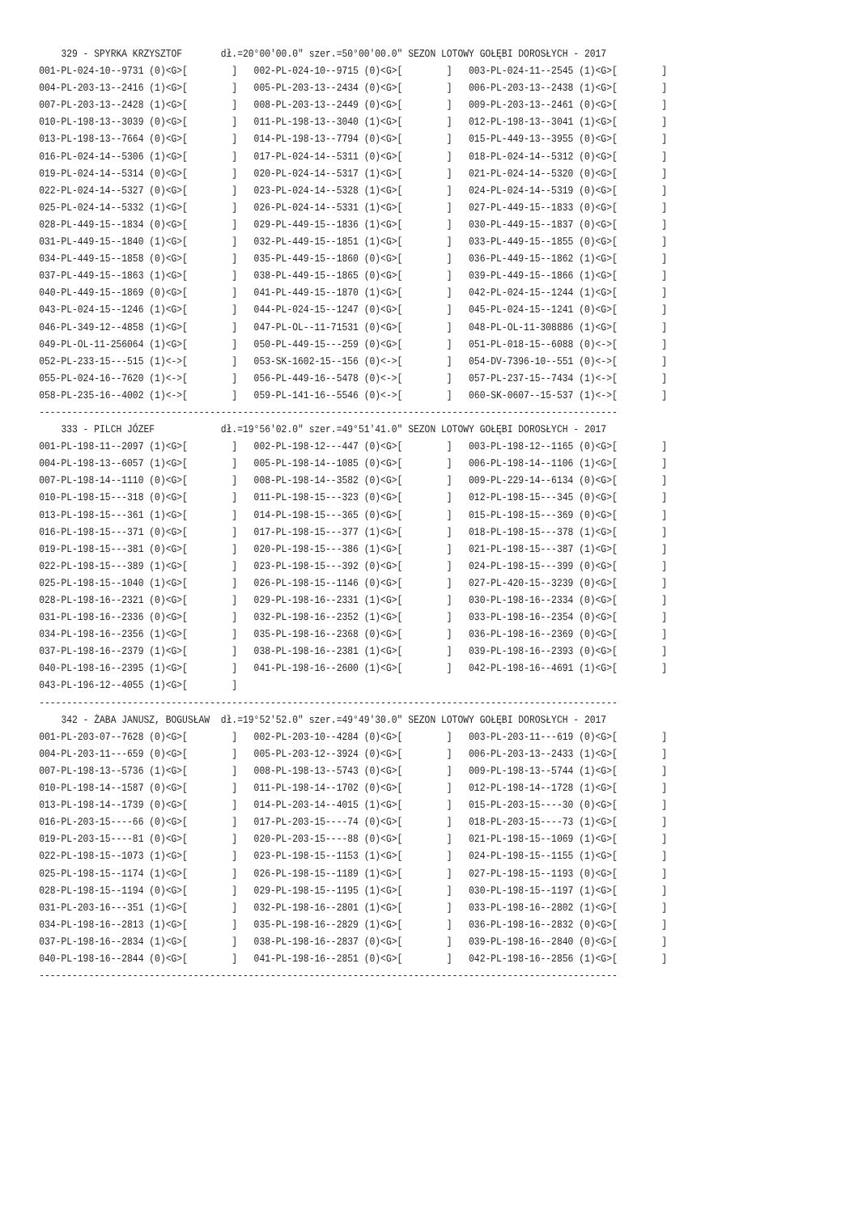329 - SPYRKA KRZYSZTOF       dł.=20°00'00.0" szer.=50°00'00.0" SEZON LOTOWY GOŁĘBI DOROSŁYCH - 2017
001-PL-024-10--9731 (0)<G>[        ]   002-PL-024-10--9715 (0)<G>[        ]   003-PL-024-11--2545 (1)<G>[        ]
004-PL-203-13--2416 (1)<G>[        ]   005-PL-203-13--2434 (0)<G>[        ]   006-PL-203-13--2438 (1)<G>[        ]
007-PL-203-13--2428 (1)<G>[        ]   008-PL-203-13--2449 (0)<G>[        ]   009-PL-203-13--2461 (0)<G>[        ]
010-PL-198-13--3039 (0)<G>[        ]   011-PL-198-13--3040 (1)<G>[        ]   012-PL-198-13--3041 (1)<G>[        ]
013-PL-198-13--7664 (0)<G>[        ]   014-PL-198-13--7794 (0)<G>[        ]   015-PL-449-13--3955 (0)<G>[        ]
016-PL-024-14--5306 (1)<G>[        ]   017-PL-024-14--5311 (0)<G>[        ]   018-PL-024-14--5312 (0)<G>[        ]
019-PL-024-14--5314 (0)<G>[        ]   020-PL-024-14--5317 (1)<G>[        ]   021-PL-024-14--5320 (0)<G>[        ]
022-PL-024-14--5327 (0)<G>[        ]   023-PL-024-14--5328 (1)<G>[        ]   024-PL-024-14--5319 (0)<G>[        ]
025-PL-024-14--5332 (1)<G>[        ]   026-PL-024-14--5331 (1)<G>[        ]   027-PL-449-15--1833 (0)<G>[        ]
028-PL-449-15--1834 (0)<G>[        ]   029-PL-449-15--1836 (1)<G>[        ]   030-PL-449-15--1837 (0)<G>[        ]
031-PL-449-15--1840 (1)<G>[        ]   032-PL-449-15--1851 (1)<G>[        ]   033-PL-449-15--1855 (0)<G>[        ]
034-PL-449-15--1858 (0)<G>[        ]   035-PL-449-15--1860 (0)<G>[        ]   036-PL-449-15--1862 (1)<G>[        ]
037-PL-449-15--1863 (1)<G>[        ]   038-PL-449-15--1865 (0)<G>[        ]   039-PL-449-15--1866 (1)<G>[        ]
040-PL-449-15--1869 (0)<G>[        ]   041-PL-449-15--1870 (1)<G>[        ]   042-PL-024-15--1244 (1)<G>[        ]
043-PL-024-15--1246 (1)<G>[        ]   044-PL-024-15--1247 (0)<G>[        ]   045-PL-024-15--1241 (0)<G>[        ]
046-PL-349-12--4858 (1)<G>[        ]   047-PL-OL--11-71531 (0)<G>[        ]   048-PL-OL-11-308886 (1)<G>[        ]
049-PL-OL-11-256064 (1)<G>[        ]   050-PL-449-15---259 (0)<G>[        ]   051-PL-018-15--6088 (0)<->[        ]
052-PL-233-15---515 (1)<->[        ]   053-SK-1602-15--156 (0)<->[        ]   054-DV-7396-10--551 (0)<->[        ]
055-PL-024-16--7620 (1)<->[        ]   056-PL-449-16--5478 (0)<->[        ]   057-PL-237-15--7434 (1)<->[        ]
058-PL-235-16--4002 (1)<->[        ]   059-PL-141-16--5546 (0)<->[        ]   060-SK-0607--15-537 (1)<->[        ]
---------------------------------------------------------------------------------------------------------
    333 - PILCH JÓZEF            dł.=19°56'02.0" szer.=49°51'41.0" SEZON LOTOWY GOŁĘBI DOROSŁYCH - 2017
001-PL-198-11--2097 (1)<G>[        ]   002-PL-198-12---447 (0)<G>[        ]   003-PL-198-12--1165 (0)<G>[        ]
004-PL-198-13--6057 (1)<G>[        ]   005-PL-198-14--1085 (0)<G>[        ]   006-PL-198-14--1106 (1)<G>[        ]
007-PL-198-14--1110 (0)<G>[        ]   008-PL-198-14--3582 (0)<G>[        ]   009-PL-229-14--6134 (0)<G>[        ]
010-PL-198-15---318 (0)<G>[        ]   011-PL-198-15---323 (0)<G>[        ]   012-PL-198-15---345 (0)<G>[        ]
013-PL-198-15---361 (1)<G>[        ]   014-PL-198-15---365 (0)<G>[        ]   015-PL-198-15---369 (0)<G>[        ]
016-PL-198-15---371 (0)<G>[        ]   017-PL-198-15---377 (1)<G>[        ]   018-PL-198-15---378 (1)<G>[        ]
019-PL-198-15---381 (0)<G>[        ]   020-PL-198-15---386 (1)<G>[        ]   021-PL-198-15---387 (1)<G>[        ]
022-PL-198-15---389 (1)<G>[        ]   023-PL-198-15---392 (0)<G>[        ]   024-PL-198-15---399 (0)<G>[        ]
025-PL-198-15--1040 (1)<G>[        ]   026-PL-198-15--1146 (0)<G>[        ]   027-PL-420-15--3239 (0)<G>[        ]
028-PL-198-16--2321 (0)<G>[        ]   029-PL-198-16--2331 (1)<G>[        ]   030-PL-198-16--2334 (0)<G>[        ]
031-PL-198-16--2336 (0)<G>[        ]   032-PL-198-16--2352 (1)<G>[        ]   033-PL-198-16--2354 (0)<G>[        ]
034-PL-198-16--2356 (1)<G>[        ]   035-PL-198-16--2368 (0)<G>[        ]   036-PL-198-16--2369 (0)<G>[        ]
037-PL-198-16--2379 (1)<G>[        ]   038-PL-198-16--2381 (1)<G>[        ]   039-PL-198-16--2393 (0)<G>[        ]
040-PL-198-16--2395 (1)<G>[        ]   041-PL-198-16--2600 (1)<G>[        ]   042-PL-198-16--4691 (1)<G>[        ]
043-PL-196-12--4055 (1)<G>[        ]
---------------------------------------------------------------------------------------------------------
    342 - ŻABA JANUSZ, BOGUSŁAW  dł.=19°52'52.0" szer.=49°49'30.0" SEZON LOTOWY GOŁĘBI DOROSŁYCH - 2017
001-PL-203-07--7628 (0)<G>[        ]   002-PL-203-10--4284 (0)<G>[        ]   003-PL-203-11---619 (0)<G>[        ]
004-PL-203-11---659 (0)<G>[        ]   005-PL-203-12--3924 (0)<G>[        ]   006-PL-203-13--2433 (1)<G>[        ]
007-PL-198-13--5736 (1)<G>[        ]   008-PL-198-13--5743 (0)<G>[        ]   009-PL-198-13--5744 (1)<G>[        ]
010-PL-198-14--1587 (0)<G>[        ]   011-PL-198-14--1702 (0)<G>[        ]   012-PL-198-14--1728 (1)<G>[        ]
013-PL-198-14--1739 (0)<G>[        ]   014-PL-203-14--4015 (1)<G>[        ]   015-PL-203-15----30 (0)<G>[        ]
016-PL-203-15----66 (0)<G>[        ]   017-PL-203-15----74 (0)<G>[        ]   018-PL-203-15----73 (1)<G>[        ]
019-PL-203-15----81 (0)<G>[        ]   020-PL-203-15----88 (0)<G>[        ]   021-PL-198-15--1069 (1)<G>[        ]
022-PL-198-15--1073 (1)<G>[        ]   023-PL-198-15--1153 (1)<G>[        ]   024-PL-198-15--1155 (1)<G>[        ]
025-PL-198-15--1174 (1)<G>[        ]   026-PL-198-15--1189 (1)<G>[        ]   027-PL-198-15--1193 (0)<G>[        ]
028-PL-198-15--1194 (0)<G>[        ]   029-PL-198-15--1195 (1)<G>[        ]   030-PL-198-15--1197 (1)<G>[        ]
031-PL-203-16---351 (1)<G>[        ]   032-PL-198-16--2801 (1)<G>[        ]   033-PL-198-16--2802 (1)<G>[        ]
034-PL-198-16--2813 (1)<G>[        ]   035-PL-198-16--2829 (1)<G>[        ]   036-PL-198-16--2832 (0)<G>[        ]
037-PL-198-16--2834 (1)<G>[        ]   038-PL-198-16--2837 (0)<G>[        ]   039-PL-198-16--2840 (0)<G>[        ]
040-PL-198-16--2844 (0)<G>[        ]   041-PL-198-16--2851 (0)<G>[        ]   042-PL-198-16--2856 (1)<G>[        ]
---------------------------------------------------------------------------------------------------------